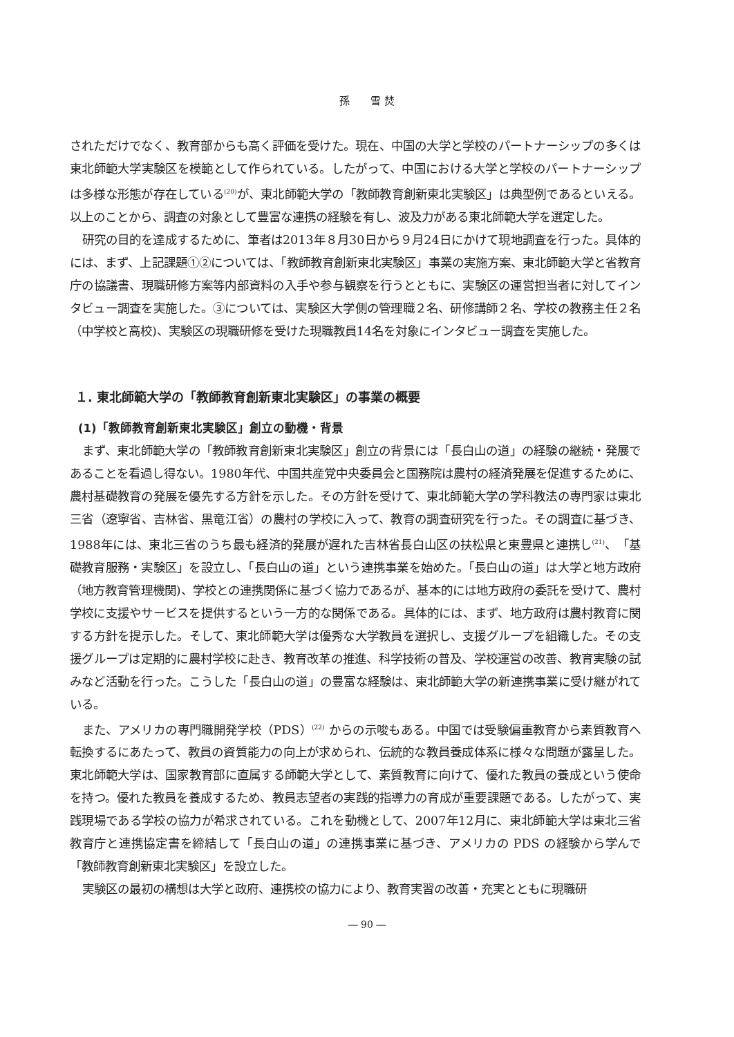孫　　雪 焚
されただけでなく、教育部からも高く評価を受けた。現在、中国の大学と学校のパートナーシップの多くは東北師範大学実験区を模範として作られている。したがって、中国における大学と学校のパートナーシップは多様な形態が存在している<sup>(20)</sup>が、東北師範大学の「教師教育創新東北実験区」は典型例であるといえる。以上のことから、調査の対象として豊富な連携の経験を有し、波及力がある東北師範大学を選定した。
研究の目的を達成するために、筆者は2013年８月30日から９月24日にかけて現地調査を行った。具体的には、まず、上記課題①②については、「教師教育創新東北実験区」事業の実施方案、東北師範大学と省教育庁の協議書、現職研修方案等内部資料の入手や参与観察を行うとともに、実験区の運営担当者に対してインタビュー調査を実施した。③については、実験区大学側の管理職２名、研修講師２名、学校の教務主任２名（中学校と高校)、実験区の現職研修を受けた現職教員14名を対象にインタビュー調査を実施した。
１. 東北師範大学の「教師教育創新東北実験区」の事業の概要
(1)「教師教育創新東北実験区」創立の動機・背景
まず、東北師範大学の「教師教育創新東北実験区」創立の背景には「長白山の道」の経験の継続・発展であることを看過し得ない。1980年代、中国共産党中央委員会と国務院は農村の経済発展を促進するために、農村基礎教育の発展を優先する方針を示した。その方針を受けて、東北師範大学の学科教法の専門家は東北三省（遼寧省、吉林省、黒竜江省）の農村の学校に入って、教育の調査研究を行った。その調査に基づき、1988年には、東北三省のうち最も経済的発展が遅れた吉林省長白山区の扶松県と東豊県と連携し<sup>(21)</sup>、「基礎教育服務・実験区」を設立し、「長白山の道」という連携事業を始めた。「長白山の道」は大学と地方政府（地方教育管理機関)、学校との連携関係に基づく協力であるが、基本的には地方政府の委託を受けて、農村学校に支援やサービスを提供するという一方的な関係である。具体的には、まず、地方政府は農村教育に関する方針を提示した。そして、東北師範大学は優秀な大学教員を選択し、支援グループを組織した。その支援グループは定期的に農村学校に赴き、教育改革の推進、科学技術の普及、学校運営の改善、教育実験の試みなど活動を行った。こうした「長白山の道」の豊富な経験は、東北師範大学の新連携事業に受け継がれている。
また、アメリカの専門職開発学校（PDS）<sup>(22)</sup> からの示唆もある。中国では受験偏重教育から素質教育へ転換するにあたって、教員の資質能力の向上が求められ、伝統的な教員養成体系に様々な問題が露呈した。東北師範大学は、国家教育部に直属する師範大学として、素質教育に向けて、優れた教員の養成という使命を持つ。優れた教員を養成するため、教員志望者の実践的指導力の育成が重要課題である。したがって、実践現場である学校の協力が希求されている。これを動機として、2007年12月に、東北師範大学は東北三省教育庁と連携協定書を締結して「長白山の道」の連携事業に基づき、アメリカの PDS の経験から学んで「教師教育創新東北実験区」を設立した。
実験区の最初の構想は大学と政府、連携校の協力により、教育実習の改善・充実とともに現職研
― 90 ―